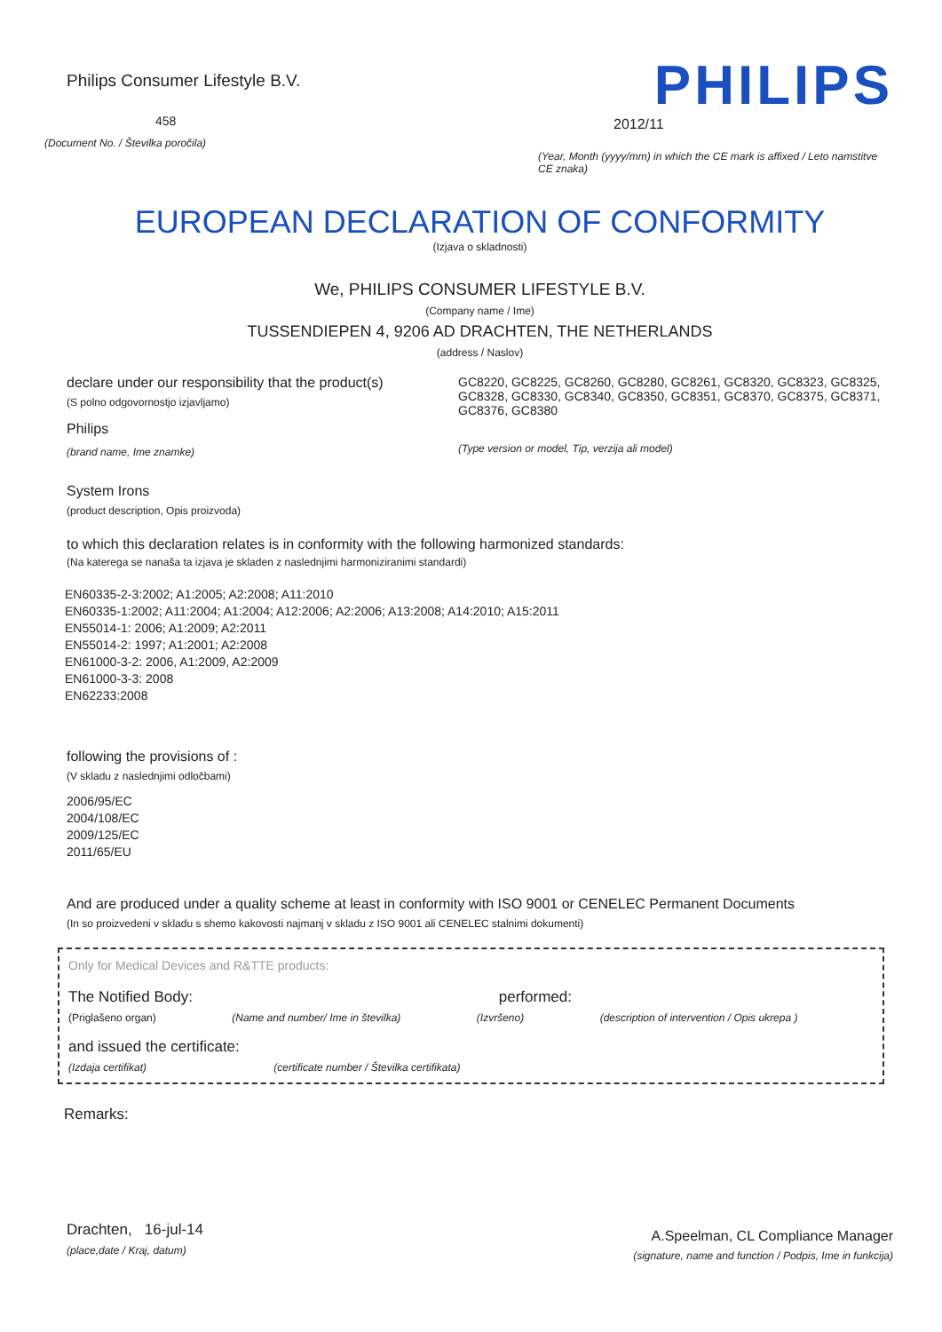Philips Consumer Lifestyle B.V.
458
(Document No. / Številka poročila)
PHILIPS
2012/11
(Year, Month (yyyy/mm) in which the CE mark is affixed / Leto namstitve CE znaka)
EUROPEAN DECLARATION OF CONFORMITY
(Izjava o skladnosti)
We, PHILIPS CONSUMER LIFESTYLE B.V.
(Company name / Ime)
TUSSENDIEPEN 4, 9206 AD DRACHTEN, THE NETHERLANDS
(address / Naslov)
declare under our responsibility that the product(s)
(S polno odgovornostjo izjavljamo)
Philips
(brand name, Ime znamke)
GC8220, GC8225, GC8260, GC8280, GC8261, GC8320, GC8323, GC8325, GC8328, GC8330, GC8340, GC8350, GC8351, GC8370, GC8375, GC8371, GC8376, GC8380
(Type version or model, Tip, verzija ali model)
System Irons
(product description, Opis proizvoda)
to which this declaration relates is in conformity with the following harmonized standards:
(Na katerega se nanaša ta izjava je skladen z naslednjimi harmoniziranimi standardi)
EN60335-2-3:2002; A1:2005; A2:2008; A11:2010
EN60335-1:2002; A11:2004; A1:2004; A12:2006; A2:2006; A13:2008; A14:2010; A15:2011
EN55014-1: 2006; A1:2009; A2:2011
EN55014-2: 1997; A1:2001; A2:2008
EN61000-3-2: 2006, A1:2009, A2:2009
EN61000-3-3: 2008
EN62233:2008
following the provisions of :
(V skladu z naslednjimi odločbami)
2006/95/EC
2004/108/EC
2009/125/EC
2011/65/EU
And are produced under a quality scheme at least in conformity with ISO 9001 or CENELEC Permanent Documents
(In so proizvedeni v skladu s shemo kakovosti najmanj v skladu z ISO 9001 ali CENELEC stalnimi dokumenti)
Only for Medical Devices and R&TTE products:
The Notified Body: performed:
(Priglašeno organ) (Name and number/ Ime in številka) (Izvršeno) (description of intervention / Opis ukrepa )
and issued the certificate:
(Izdaja certifikat) (certificate number / Številka certifikata)
Remarks:
Drachten, 16-jul-14
(place,date / Kraj, datum)
A.Speelman, CL Compliance Manager
(signature, name and function / Podpis, Ime in funkcija)